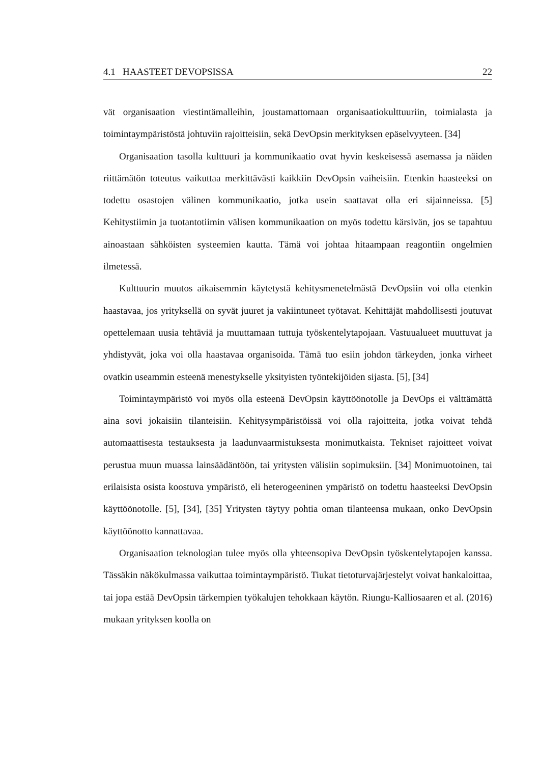4.1 HAASTEET DEVOPSISSA 22
vät organisaation viestintämalleihin, joustamattomaan organisaatiokulttuuriin, toimialasta ja toimintaympäristöstä johtuviin rajoitteisiin, sekä DevOpsin merkityksen epäselvyyteen. [34]
Organisaation tasolla kulttuuri ja kommunikaatio ovat hyvin keskeisessä asemassa ja näiden riittämätön toteutus vaikuttaa merkittävästi kaikkiin DevOpsin vaiheisiin. Etenkin haasteeksi on todettu osastojen välinen kommunikaatio, jotka usein saattavat olla eri sijainneissa. [5] Kehitystiimin ja tuotantotiimin välisen kommunikaation on myös todettu kärsivän, jos se tapahtuu ainoastaan sähköisten systeemien kautta. Tämä voi johtaa hitaampaan reagontiin ongelmien ilmetessä.
Kulttuurin muutos aikaisemmin käytetystä kehitysmenetelmästä DevOpsiin voi olla etenkin haastavaa, jos yrityksellä on syvät juuret ja vakiintuneet työtavat. Kehittäjät mahdollisesti joutuvat opettelemaan uusia tehtäviä ja muuttamaan tuttuja työskentelytapojaan. Vastuualueet muuttuvat ja yhdistyvät, joka voi olla haastavaa organisoida. Tämä tuo esiin johdon tärkeyden, jonka virheet ovatkin useammin esteenä menestykselle yksityisten työntekijöiden sijasta. [5], [34]
Toimintaympäristö voi myös olla esteenä DevOpsin käyttöönotolle ja DevOps ei välttämättä aina sovi jokaisiin tilanteisiin. Kehitysympäristöissä voi olla rajoitteita, jotka voivat tehdä automaattisesta testauksesta ja laadunvaarmistuksesta monimutkaista. Tekniset rajoitteet voivat perustua muun muassa lainsäädäntöön, tai yritysten välisiin sopimuksiin. [34] Monimuotoinen, tai erilaisista osista koostuva ympäristö, eli heterogeeninen ympäristö on todettu haasteeksi DevOpsin käyttöönotolle. [5], [34], [35] Yritysten täytyy pohtia oman tilanteensa mukaan, onko DevOpsin käyttöönotto kannattavaa.
Organisaation teknologian tulee myös olla yhteensopiva DevOpsin työskentelytapojen kanssa. Tässäkin näkökulmassa vaikuttaa toimintaympäristö. Tiukat tietoturvajärjestelyt voivat hankaloittaa, tai jopa estää DevOpsin tärkempien työkalujen tehokkaan käytön. Riungu-Kalliosaaren et al. (2016) mukaan yrityksen koolla on